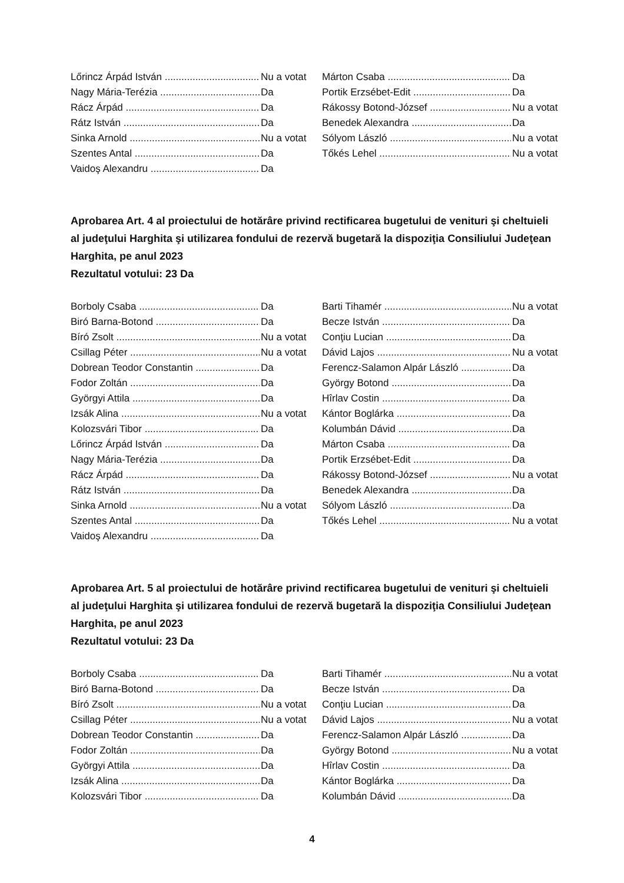Lőrincz Árpád István Nu a votat
Nagy Mária-Terézia Da
Rácz Árpád Da
Rátz István Da
Sinka Arnold Nu a votat
Szentes Antal Da
Vaidoş Alexandru Da
Márton Csaba Da
Portik Erzsébet-Edit Da
Rákossy Botond-József Nu a votat
Benedek Alexandra Da
Sólyom László Nu a votat
Tőkés Lehel Nu a votat
Aprobarea Art. 4 al proiectului de hotărâre privind rectificarea bugetului de venituri şi cheltuieli al judeţului Harghita şi utilizarea fondului de rezervă bugetară la dispoziţia Consiliului Judeţean Harghita, pe anul 2023
Rezultatul votului: 23 Da
Borboly Csaba Da
Biró Barna-Botond Da
Bíró Zsolt Nu a votat
Csillag Péter Nu a votat
Dobrean Teodor Constantin Da
Fodor Zoltán Da
Györgyi Attila Da
Izsák Alina Nu a votat
Kolozsvári Tibor Da
Lőrincz Árpád István Da
Nagy Mária-Terézia Da
Rácz Árpád Da
Rátz István Da
Sinka Arnold Nu a votat
Szentes Antal Da
Vaidoş Alexandru Da
Barti Tihamér Nu a votat
Becze István Da
Conţiu Lucian Da
Dávid Lajos Nu a votat
Ferencz-Salamon Alpár László Da
György Botond Da
Hîrlav Costin Da
Kántor Boglárka Da
Kolumbán Dávid Da
Márton Csaba Da
Portik Erzsébet-Edit Da
Rákossy Botond-József Nu a votat
Benedek Alexandra Da
Sólyom László Da
Tőkés Lehel Nu a votat
Aprobarea Art. 5 al proiectului de hotărâre privind rectificarea bugetului de venituri şi cheltuieli al judeţului Harghita şi utilizarea fondului de rezervă bugetară la dispoziţia Consiliului Judeţean Harghita, pe anul 2023
Rezultatul votului: 23 Da
Borboly Csaba Da
Biró Barna-Botond Da
Bíró Zsolt Nu a votat
Csillag Péter Nu a votat
Dobrean Teodor Constantin Da
Fodor Zoltán Da
Györgyi Attila Da
Izsák Alina Da
Kolozsvári Tibor Da
Barti Tihamér Nu a votat
Becze István Da
Conţiu Lucian Da
Dávid Lajos Nu a votat
Ferencz-Salamon Alpár László Da
György Botond Nu a votat
Hîrlav Costin Da
Kántor Boglárka Da
Kolumbán Dávid Da
4